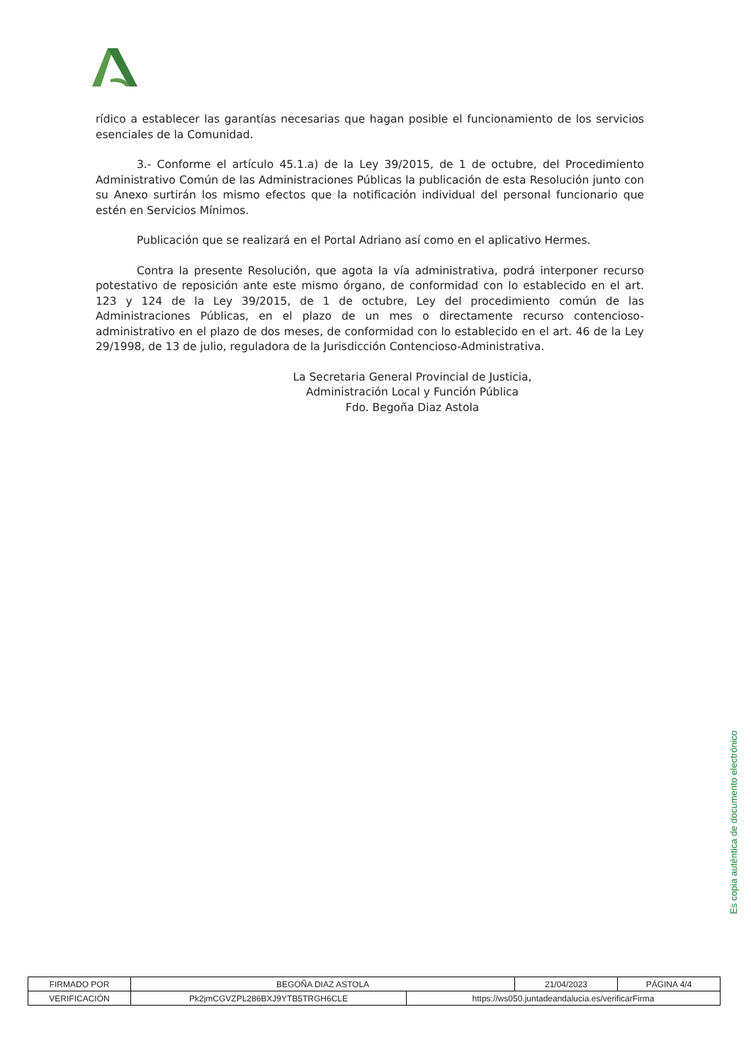rídico a establecer las garantías necesarias que hagan posible el funcionamiento de los servicios esenciales de la Comunidad.
3.- Conforme el artículo 45.1.a) de la Ley 39/2015, de 1 de octubre, del Procedimiento Administrativo Común de las Administraciones Públicas la publicación de esta Resolución junto con su Anexo surtirán los mismo efectos que la notificación individual del personal funcionario que estén en Servicios Mínimos.
Publicación que se realizará en el Portal Adriano así como en el aplicativo Hermes.
Contra la presente Resolución, que agota la vía administrativa, podrá interponer recurso potestativo de reposición ante este mismo órgano, de conformidad con lo establecido en el art. 123 y 124 de la Ley 39/2015, de 1 de octubre, Ley del procedimiento común de las Administraciones Públicas, en el plazo de un mes o directamente recurso contencioso-administrativo en el plazo de dos meses, de conformidad con lo establecido en el art. 46 de la Ley 29/1998, de 13 de julio, reguladora de la Jurisdicción Contencioso-Administrativa.
La Secretaria General Provincial de Justicia,
Administración Local y Función Pública
Fdo. Begoña Diaz Astola
Es copia auténtica de documento electrónico
| FIRMADO POR | BEGOÑA DIAZ ASTOLA | | 21/04/2023 | PÁGINA 4/4 |
| VERIFICACIÓN | Pk2jmCGVZPL286BXJ9YTB5TRGH6CLE | https://ws050.juntadeandalucia.es/verificarFirma | | |